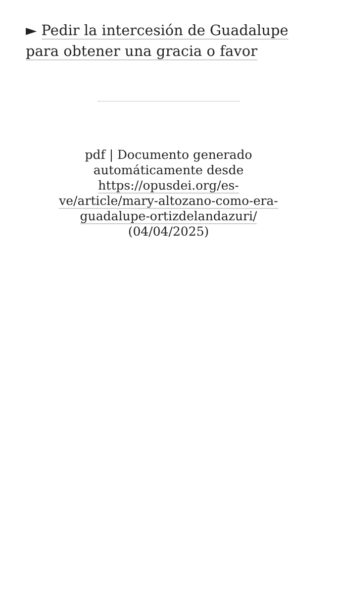► Pedir la intercesión de Guadalupe para obtener una gracia o favor
pdf | Documento generado automáticamente desde https://opusdei.org/es-ve/article/mary-altozano-como-era-guadalupe-ortizdelandazuri/ (04/04/2025)